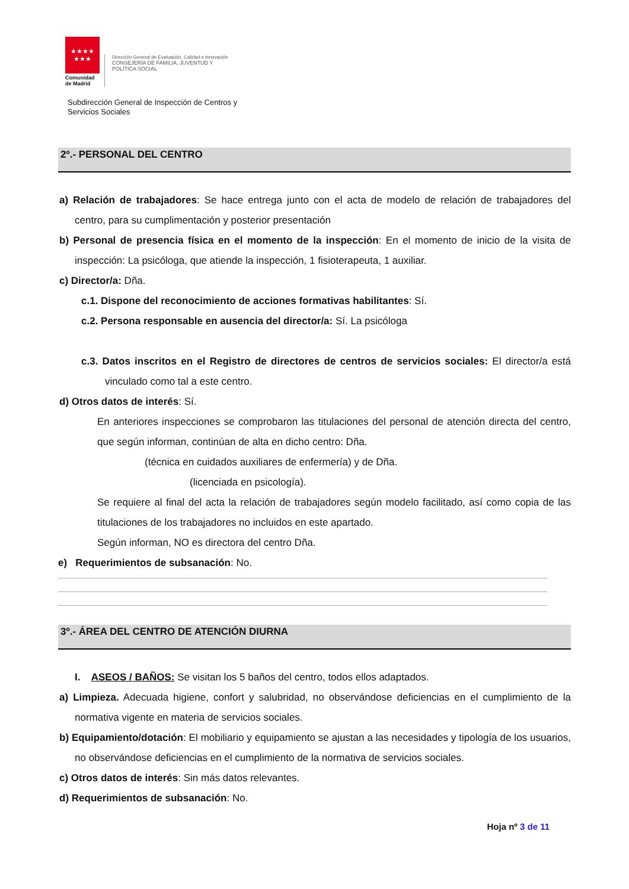★★★★
★★★
Comunidad
de Madrid
Dirección General de Evaluación, Calidad e Innovación
CONSEJERÍA DE FAMILIA, JUVENTUD Y
POLÍTICA SOCIAL
Subdirección General de Inspección de Centros y
Servicios Sociales
2º.- PERSONAL DEL CENTRO
a) Relación de trabajadores: Se hace entrega junto con el acta de modelo de relación de trabajadores del centro, para su cumplimentación y posterior presentación
b) Personal de presencia física en el momento de la inspección: En el momento de inicio de la visita de inspección: La psicóloga, que atiende la inspección, 1 fisioterapeuta, 1 auxiliar.
c) Director/a: Dña.
c.1. Dispone del reconocimiento de acciones formativas habilitantes: Sí.
c.2. Persona responsable en ausencia del director/a: Sí. La psicóloga
c.3. Datos inscritos en el Registro de directores de centros de servicios sociales: El director/a está vinculado como tal a este centro.
d) Otros datos de interés: Sí.
En anteriores inspecciones se comprobaron las titulaciones del personal de atención directa del centro, que según informan, continúan de alta en dicho centro: Dña.
(técnica en cuidados auxiliares de enfermería) y de Dña.
(licenciada en psicología).
Se requiere al final del acta la relación de trabajadores según modelo facilitado, así como copia de las titulaciones de los trabajadores no incluidos en este apartado.
Según informan, NO es directora del centro Dña.
e) Requerimientos de subsanación: No.
3º.- ÁREA DEL CENTRO DE ATENCIÓN DIURNA
I. ASEOS / BAÑOS: Se visitan los 5 baños del centro, todos ellos adaptados.
a) Limpieza. Adecuada higiene, confort y salubridad, no observándose deficiencias en el cumplimiento de la normativa vigente en materia de servicios sociales.
b) Equipamiento/dotación: El mobiliario y equipamiento se ajustan a las necesidades y tipología de los usuarios, no observándose deficiencias en el cumplimiento de la normativa de servicios sociales.
c) Otros datos de interés: Sin más datos relevantes.
d) Requerimientos de subsanación: No.
Hoja nº 3 de 11